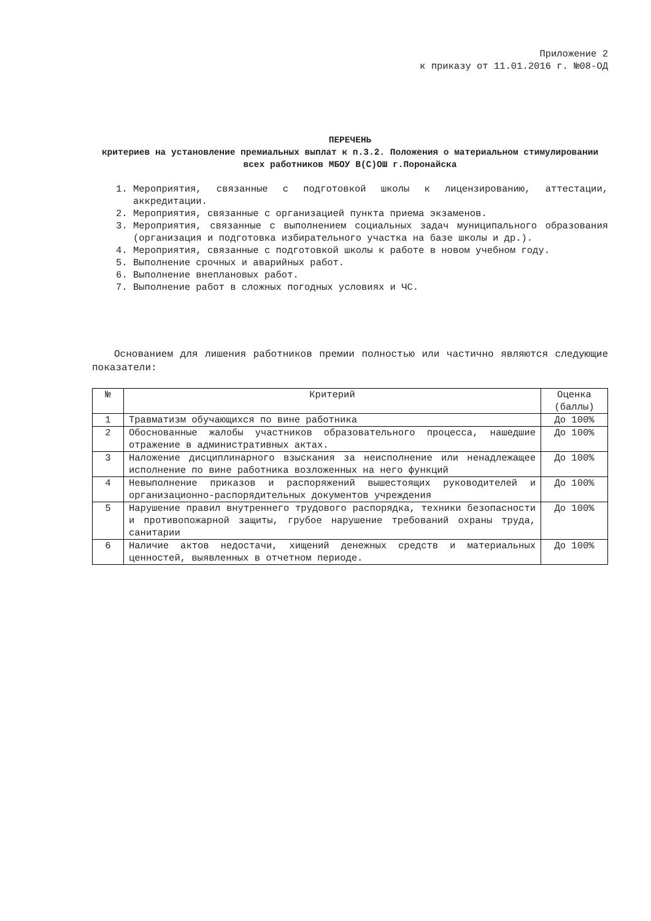Приложение 2
к приказу от 11.01.2016 г. №08-ОД
ПЕРЕЧЕНЬ
критериев на установление премиальных выплат к п.3.2. Положения о материальном стимулировании всех работников МБОУ В(С)ОШ г.Поронайска
1. Мероприятия, связанные с подготовкой школы к лицензированию, аттестации, аккредитации.
2. Мероприятия, связанные с организацией пункта приема экзаменов.
3. Мероприятия, связанные с выполнением социальных задач муниципального образования (организация и подготовка избирательного участка на базе школы и др.).
4. Мероприятия, связанные с подготовкой школы к работе в новом учебном году.
5. Выполнение срочных и аварийных работ.
6. Выполнение внеплановых работ.
7. Выполнение работ в сложных погодных условиях и ЧС.
Основанием для лишения работников премии полностью или частично являются следующие показатели:
| № | Критерий | Оценка (баллы) |
| --- | --- | --- |
| 1 | Травматизм обучающихся по вине работника | До 100% |
| 2 | Обоснованные жалобы участников образовательного процесса, нашедшие отражение в административных актах. | До 100% |
| 3 | Наложение дисциплинарного взыскания за неисполнение или ненадлежащее исполнение по вине работника возложенных на него функций | До 100% |
| 4 | Невыполнение приказов и распоряжений вышестоящих руководителей и организационно-распорядительных документов учреждения | До 100% |
| 5 | Нарушение правил внутреннего трудового распорядка, техники безопасности и противопожарной защиты, грубое нарушение требований охраны труда, санитарии | До 100% |
| 6 | Наличие актов недостачи, хищений денежных средств и материальных ценностей, выявленных в отчетном периоде. | До 100% |